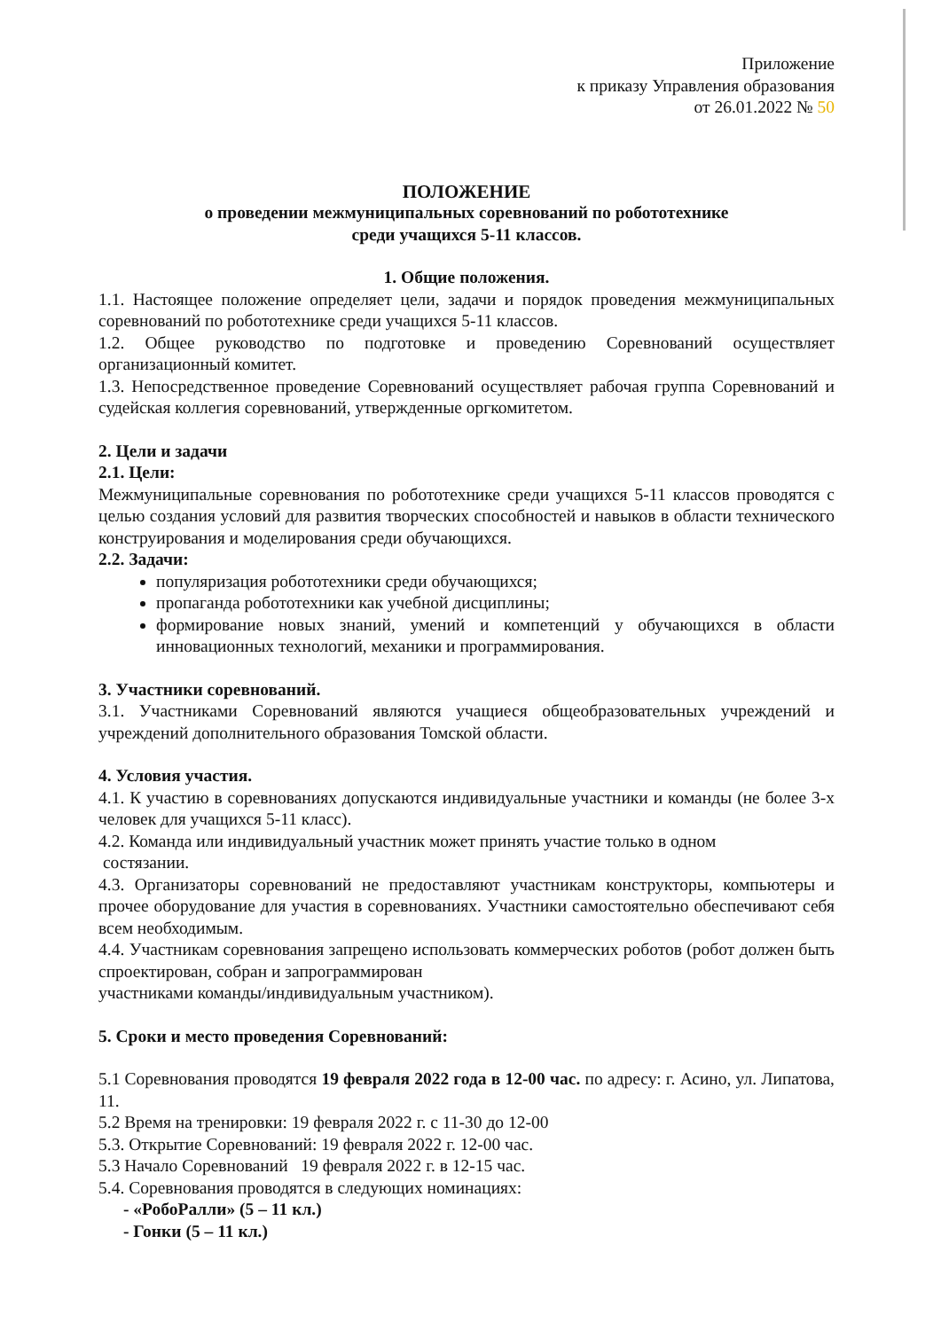Приложение
к приказу Управления образования
от 26.01.2022 № 50
ПОЛОЖЕНИЕ
о проведении межмуниципальных соревнований по робототехнике
среди учащихся 5-11 классов.
1. Общие положения.
1.1. Настоящее положение определяет цели, задачи и порядок проведения межмуниципальных соревнований по робототехнике среди учащихся 5-11 классов.
1.2. Общее руководство по подготовке и проведению Соревнований осуществляет организационный комитет.
1.3. Непосредственное проведение Соревнований осуществляет рабочая группа Соревнований и судейская коллегия соревнований, утвержденные оргкомитетом.
2. Цели и задачи
2.1. Цели:
Межмуниципальные соревнования по робототехнике среди учащихся 5-11 классов проводятся с целью создания условий для развития творческих способностей и навыков в области технического конструирования и моделирования среди обучающихся.
2.2. Задачи:
популяризация робототехники среди обучающихся;
пропаганда робототехники как учебной дисциплины;
формирование новых знаний, умений и компетенций у обучающихся в области инновационных технологий, механики и программирования.
3. Участники соревнований.
3.1. Участниками Соревнований являются учащиеся общеобразовательных учреждений и учреждений дополнительного образования Томской области.
4. Условия участия.
4.1. К участию в соревнованиях допускаются индивидуальные участники и команды (не более 3-х человек для учащихся 5-11 класс).
4.2. Команда или индивидуальный участник может принять участие только в одном
состязании.
4.3. Организаторы соревнований не предоставляют участникам конструкторы, компьютеры и прочее оборудование для участия в соревнованиях. Участники самостоятельно обеспечивают себя всем необходимым.
4.4. Участникам соревнования запрещено использовать коммерческих роботов (робот должен быть спроектирован, собран и запрограммирован
участниками команды/индивидуальным участником).
5. Сроки и место проведения Соревнований:
5.1 Соревнования проводятся 19 февраля 2022 года в 12-00 час. по адресу: г. Асино, ул. Липатова, 11.
5.2 Время на тренировки: 19 февраля 2022 г. с 11-30 до 12-00
5.3. Открытие Соревнований: 19 февраля 2022 г. 12-00 час.
5.3 Начало Соревнований 19 февраля 2022 г. в 12-15 час.
5.4. Соревнования проводятся в следующих номинациях:
- «РобоРалли» (5 – 11 кл.)
- Гонки (5 – 11 кл.)